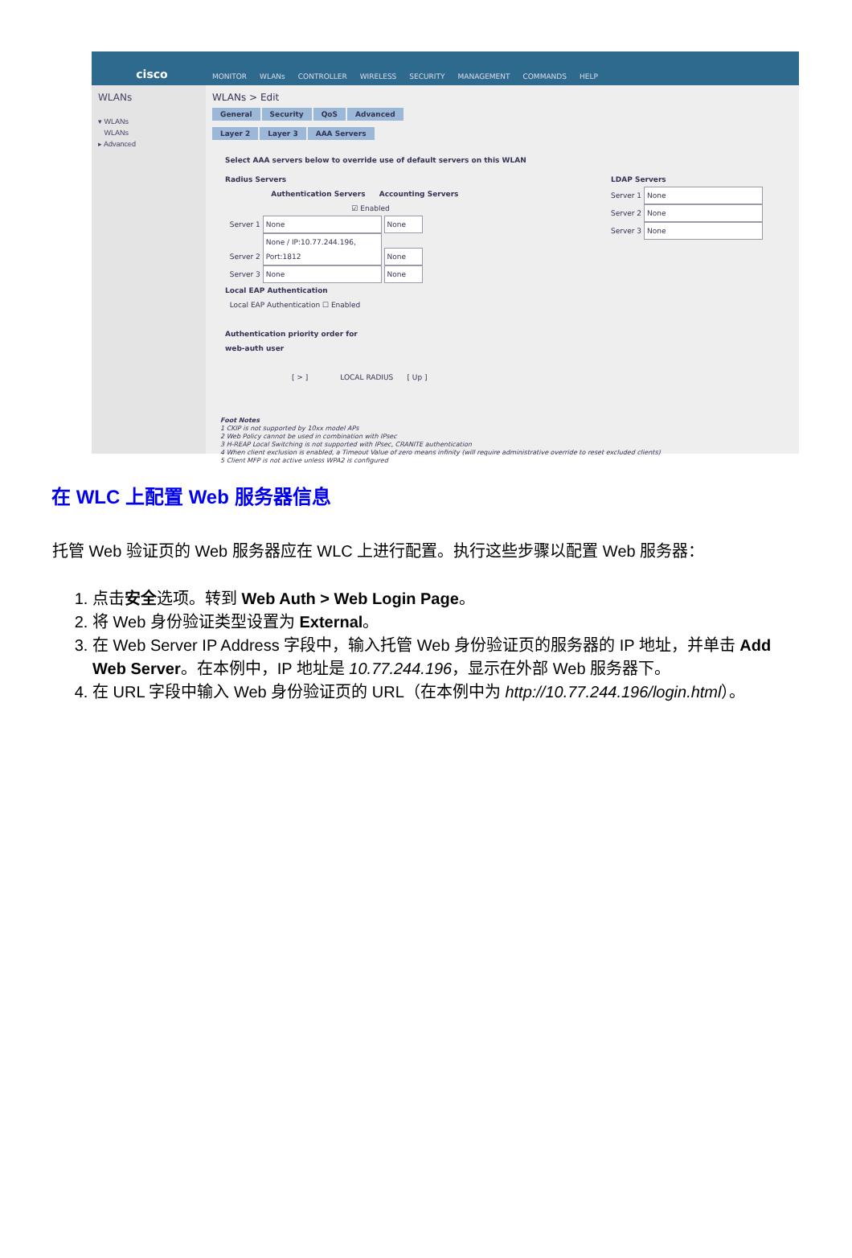cisco MONITOR WLANs CONTROLLER WIRELESS SECURITY MANAGEMENT COMMANDS HELP
WLANs
▾ WLANs
WLANs
▸ Advanced
WLANs > Edit
General Security QoS Advanced
Layer 2 Layer 3 AAA Servers
Select AAA servers below to override use of default servers on this WLAN
Radius Servers
Authentication Servers Accounting Servers
☑ Enabled
Server 1 None None
Server 2 None / IP:10.77.244.196, Port:1812 None
Server 3 None None
Local EAP Authentication
Local EAP Authentication ☐ Enabled
Authentication priority order for
web-auth user
[ > ] LOCAL RADIUS [ Up ]
LDAP Servers
Server 1 None
Server 2 None
Server 3 None
Foot Notes
1 CKIP is not supported by 10xx model APs
2 Web Policy cannot be used in combination with IPsec
3 H-REAP Local Switching is not supported with IPsec, CRANITE authentication
4 When client exclusion is enabled, a Timeout Value of zero means infinity (will require administrative override to reset excluded clients)
5 Client MFP is not active unless WPA2 is configured
在 WLC 上配置 Web 服务器信息
托管 Web 验证页的 Web 服务器应在 WLC 上进行配置。执行这些步骤以配置 Web 服务器：
1. 点击安全选项。转到 Web Auth > Web Login Page。
2. 将 Web 身份验证类型设置为 External。
3. 在 Web Server IP Address 字段中，输入托管 Web 身份验证页的服务器的 IP 地址，并单击 Add Web Server。在本例中，IP 地址是 10.77.244.196，显示在外部 Web 服务器下。
4. 在 URL 字段中输入 Web 身份验证页的 URL（在本例中为 http://10.77.244.196/login.html）。